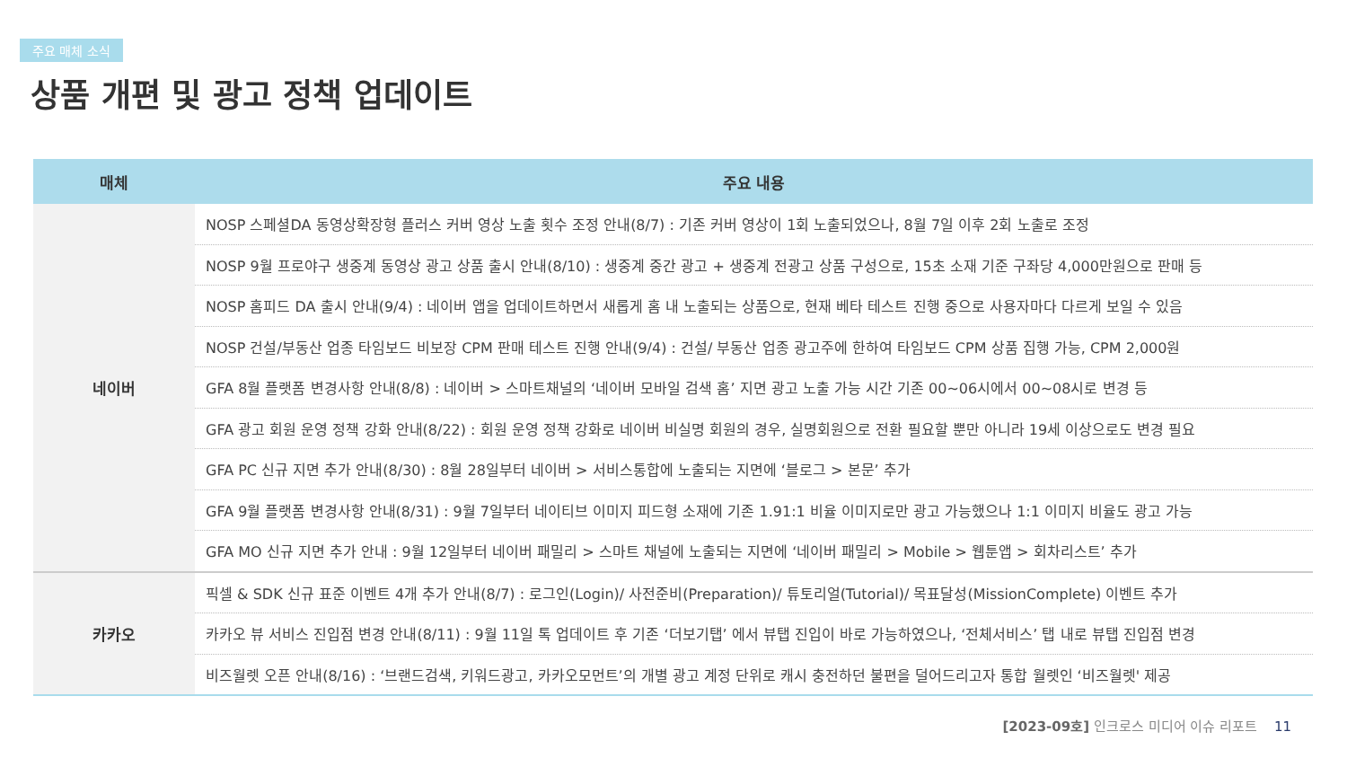주요 매체 소식
상품 개편 및 광고 정책 업데이트
| 매체 | 주요 내용 |
| --- | --- |
| 네이버 | NOSP 스페셜DA 동영상확장형 플러스 커버 영상 노출 횟수 조정 안내(8/7) : 기존 커버 영상이 1회 노출되었으나, 8월 7일 이후 2회 노출로 조정 |
| | NOSP 9월 프로야구 생중계 동영상 광고 상품 출시 안내(8/10) : 생중계 중간 광고 + 생중계 전광고 상품 구성으로, 15초 소재 기준 구좌당 4,000만원으로 판매 등 |
| | NOSP 홈피드 DA 출시 안내(9/4) : 네이버 앱을 업데이트하면서 새롭게 홈 내 노출되는 상품으로, 현재 베타 테스트 진행 중으로 사용자마다 다르게 보일 수 있음 |
| | NOSP 건설/부동산 업종 타임보드 비보장 CPM 판매 테스트 진행 안내(9/4) : 건설/ 부동산 업종 광고주에 한하여 타임보드 CPM 상품 집행 가능, CPM 2,000원 |
| | GFA 8월 플랫폼 변경사항 안내(8/8) : 네이버 > 스마트채널의 ‘네이버 모바일 검색 홈’ 지면 광고 노출 가능 시간 기존 00~06시에서 00~08시로 변경 등 |
| | GFA 광고 회원 운영 정책 강화 안내(8/22) : 회원 운영 정책 강화로 네이버 비실명 회원의 경우, 실명회원으로 전환 필요할 뿐만 아니라 19세 이상으로도 변경 필요 |
| | GFA PC 신규 지면 추가 안내(8/30) : 8월 28일부터 네이버 > 서비스통합에 노출되는 지면에 ‘블로그 > 본문’ 추가 |
| | GFA 9월 플랫폼 변경사항 안내(8/31) : 9월 7일부터 네이티브 이미지 피드형 소재에 기존 1.91:1 비율 이미지로만 광고 가능했으나 1:1 이미지 비율도 광고 가능 |
| | GFA MO 신규 지면 추가 안내 : 9월 12일부터 네이버 패밀리 > 스마트 채널에 노출되는 지면에 ‘네이버 패밀리 > Mobile > 웹툰앱 > 회차리스트’ 추가 |
| 카카오 | 픽셀 & SDK 신규 표준 이벤트 4개 추가 안내(8/7) : 로그인(Login)/ 사전준비(Preparation)/ 튜토리얼(Tutorial)/ 목표달성(MissionComplete) 이벤트 추가 |
| | 카카오 뷰 서비스 진입점 변경 안내(8/11) : 9월 11일 톡 업데이트 후 기존 ‘더보기탭’ 에서 뷰탭 진입이 바로 가능하였으나, ‘전체서비스’ 탭 내로 뷰탭 진입점 변경 |
| | 비즈월렛 오픈 안내(8/16) : ‘브랜드검색, 키워드광고, 카카오모먼트’의 개별 광고 계정 단위로 캐시 충전하던 불편을 덜어드리고자 통합 월렛인 ‘비즈월렛' 제공 |
[2023-09호] 인크로스 미디어 이슈 리포트 11